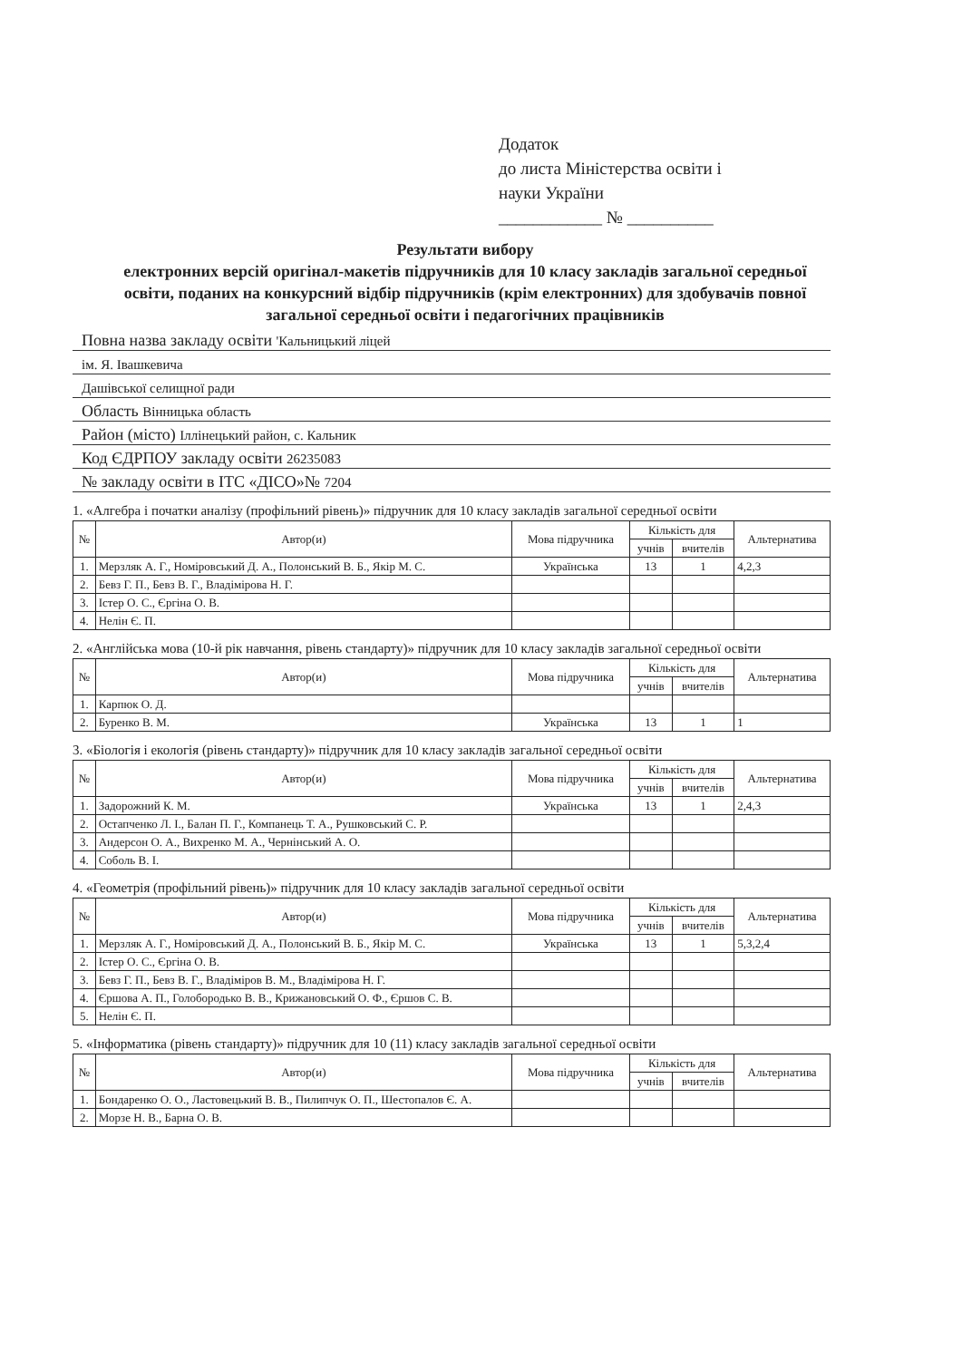Додаток
до листа Міністерства освіти і
науки України
____________ № __________
Результати вибору
електронних версій оригінал-макетів підручників для 10 класу закладів загальної середньої освіти, поданих на конкурсний відбір підручників (крім електронних) для здобувачів повної загальної середньої освіти і педагогічних працівників
Повна назва закладу освіти 'Кальницький ліцей
ім. Я. Івашкевича
Дашівської селищної ради
Область Вінницька область
Район (місто) Іллінецький район, с. Кальник
Код ЄДРПОУ закладу освіти 26235083
№ закладу освіти в ІТС «ДІСО»№ 7204
1. «Алгебра і початки аналізу (профільний рівень)» підручник для 10 класу закладів загальної середньої освіти
| № | Автор(и) | Мова підручника | Кількість для | | Альтернатива |
| --- | --- | --- | --- | --- | --- |
| | | | учнів | вчителів | |
| 1. | Мерзляк А. Г., Номіровський Д. А., Полонський В. Б., Якір М. С. | Українська | 13 | 1 | 4,2,3 |
| 2. | Бевз Г. П., Бевз В. Г., Владімірова Н. Г. | | | | |
| 3. | Істер О. С., Єргіна О. В. | | | | |
| 4. | Нелін Є. П. | | | | |
2. «Англійська мова (10-й рік навчання, рівень стандарту)» підручник для 10 класу закладів загальної середньої освіти
| № | Автор(и) | Мова підручника | Кількість для | | Альтернатива |
| --- | --- | --- | --- | --- | --- |
| | | | учнів | вчителів | |
| 1. | Карпюк О. Д. | | | | |
| 2. | Буренко В. М. | Українська | 13 | 1 | 1 |
3. «Біологія і екологія (рівень стандарту)» підручник для 10 класу закладів загальної середньої освіти
| № | Автор(и) | Мова підручника | Кількість для | | Альтернатива |
| --- | --- | --- | --- | --- | --- |
| | | | учнів | вчителів | |
| 1. | Задорожний К. М. | Українська | 13 | 1 | 2,4,3 |
| 2. | Остапченко Л. І., Балан П. Г., Компанець Т. А., Рушковський С. Р. | | | | |
| 3. | Андерсон О. А., Вихренко М. А., Чернінський А. О. | | | | |
| 4. | Соболь В. І. | | | | |
4. «Геометрія (профільний рівень)» підручник для 10 класу закладів загальної середньої освіти
| № | Автор(и) | Мова підручника | Кількість для | | Альтернатива |
| --- | --- | --- | --- | --- | --- |
| | | | учнів | вчителів | |
| 1. | Мерзляк А. Г., Номіровський Д. А., Полонський В. Б., Якір М. С. | Українська | 13 | 1 | 5,3,2,4 |
| 2. | Істер О. С., Єргіна О. В. | | | | |
| 3. | Бевз Г. П., Бевз В. Г., Владіміров В. М., Владімірова Н. Г. | | | | |
| 4. | Єршова А. П., Голобородько В. В., Крижановський О. Ф., Єршов С. В. | | | | |
| 5. | Нелін Є. П. | | | | |
5. «Інформатика (рівень стандарту)» підручник для 10 (11) класу закладів загальної середньої освіти
| № | Автор(и) | Мова підручника | Кількість для | | Альтернатива |
| --- | --- | --- | --- | --- | --- |
| | | | учнів | вчителів | |
| 1. | Бондаренко О. О., Ластовецький В. В., Пилипчук О. П., Шестопалов Є. А. | | | | |
| 2. | Морзе Н. В., Барна О. В. | | | | |